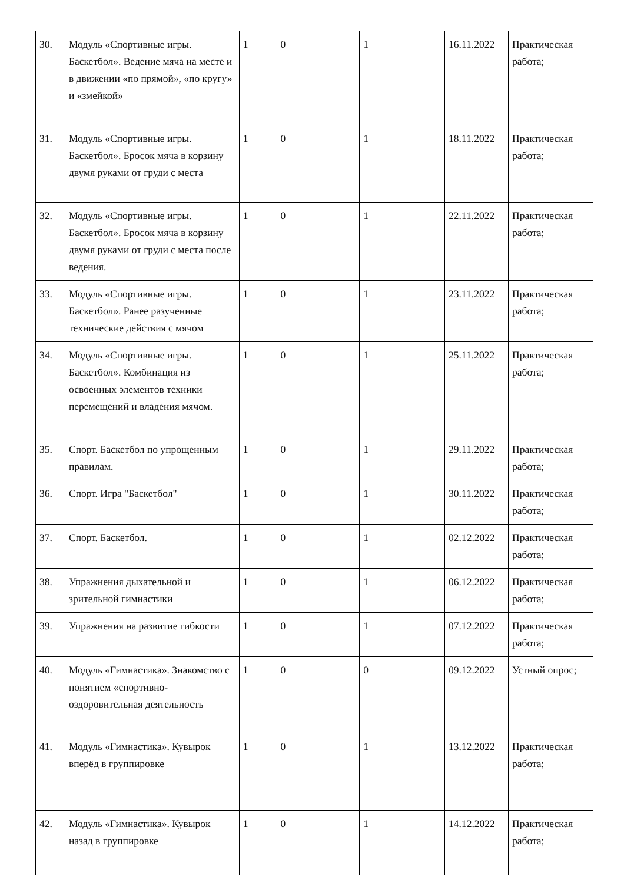| 30. | Модуль «Спортивные игры. Баскетбол». Ведение мяча на месте и в движении «по прямой», «по кругу» и «змейкой» | 1 | 0 | 1 | 16.11.2022 | Практическая работа; |
| 31. | Модуль «Спортивные игры. Баскетбол». Бросок мяча в корзину двумя руками от груди с места | 1 | 0 | 1 | 18.11.2022 | Практическая работа; |
| 32. | Модуль «Спортивные игры. Баскетбол». Бросок мяча в корзину двумя руками от груди с места после ведения. | 1 | 0 | 1 | 22.11.2022 | Практическая работа; |
| 33. | Модуль «Спортивные игры. Баскетбол». Ранее разученные технические действия с мячом | 1 | 0 | 1 | 23.11.2022 | Практическая работа; |
| 34. | Модуль «Спортивные игры. Баскетбол». Комбинация из освоенных элементов техники перемещений и владения мячом. | 1 | 0 | 1 | 25.11.2022 | Практическая работа; |
| 35. | Спорт. Баскетбол по упрощенным правилам. | 1 | 0 | 1 | 29.11.2022 | Практическая работа; |
| 36. | Спорт. Игра "Баскетбол" | 1 | 0 | 1 | 30.11.2022 | Практическая работа; |
| 37. | Спорт. Баскетбол. | 1 | 0 | 1 | 02.12.2022 | Практическая работа; |
| 38. | Упражнения дыхательной и зрительной гимнастики | 1 | 0 | 1 | 06.12.2022 | Практическая работа; |
| 39. | Упражнения на развитие гибкости | 1 | 0 | 1 | 07.12.2022 | Практическая работа; |
| 40. | Модуль «Гимнастика». Знакомство с понятием «спортивно-оздоровительная деятельность | 1 | 0 | 0 | 09.12.2022 | Устный опрос; |
| 41. | Модуль «Гимнастика». Кувырок вперёд в группировке | 1 | 0 | 1 | 13.12.2022 | Практическая работа; |
| 42. | Модуль «Гимнастика». Кувырок назад в группировке | 1 | 0 | 1 | 14.12.2022 | Практическая работа; |